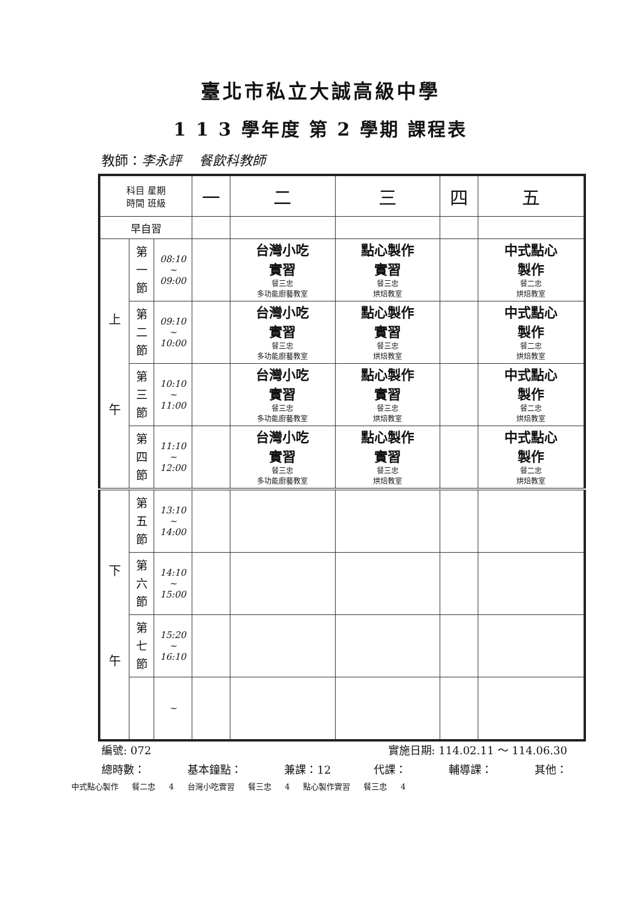臺北市私立大誠高級中學
1 1 3 學年度 第 2 學期 課程表
教師：李永評　 餐飲科教師
| 科目 星期 時間 班級 | | | 一 | 二 | 三 | 四 | 五 |
| --- | --- | --- | --- | --- | --- | --- | --- |
| 早自習 | | | | | | | |
| 上 午 | 第 一 節 | 08:10 ~ 09:00 | | 台灣小吃 實習 餐三忠 多功能廚藝教室 | 點心製作 實習 餐三忠 烘焙教室 | | 中式點心 製作 餐二忠 烘焙教室 |
| | 第 二 節 | 09:10 ~ 10:00 | | 台灣小吃 實習 餐三忠 多功能廚藝教室 | 點心製作 實習 餐三忠 烘焙教室 | | 中式點心 製作 餐二忠 烘焙教室 |
| | 第 三 節 | 10:10 ~ 11:00 | | 台灣小吃 實習 餐三忠 多功能廚藝教室 | 點心製作 實習 餐三忠 烘焙教室 | | 中式點心 製作 餐二忠 烘焙教室 |
| | 第 四 節 | 11:10 ~ 12:00 | | 台灣小吃 實習 餐三忠 多功能廚藝教室 | 點心製作 實習 餐三忠 烘焙教室 | | 中式點心 製作 餐二忠 烘焙教室 |
| 下 午 | 第 五 節 | 13:10 ~ 14:00 | | | | | |
| | 第 六 節 | 14:10 ~ 15:00 | | | | | |
| | 第 七 節 | 15:20 ~ 16:10 | | | | | |
| | | ~ | | | | | |
編號: 072 實施日期: 114.02.11 ～ 114.06.30
總時數： 基本鐘點： 兼課：12 代課： 輔導課： 其他：
中式點心製作 餐二忠 4 台灣小吃實習 餐三忠 4 點心製作實習 餐三忠 4